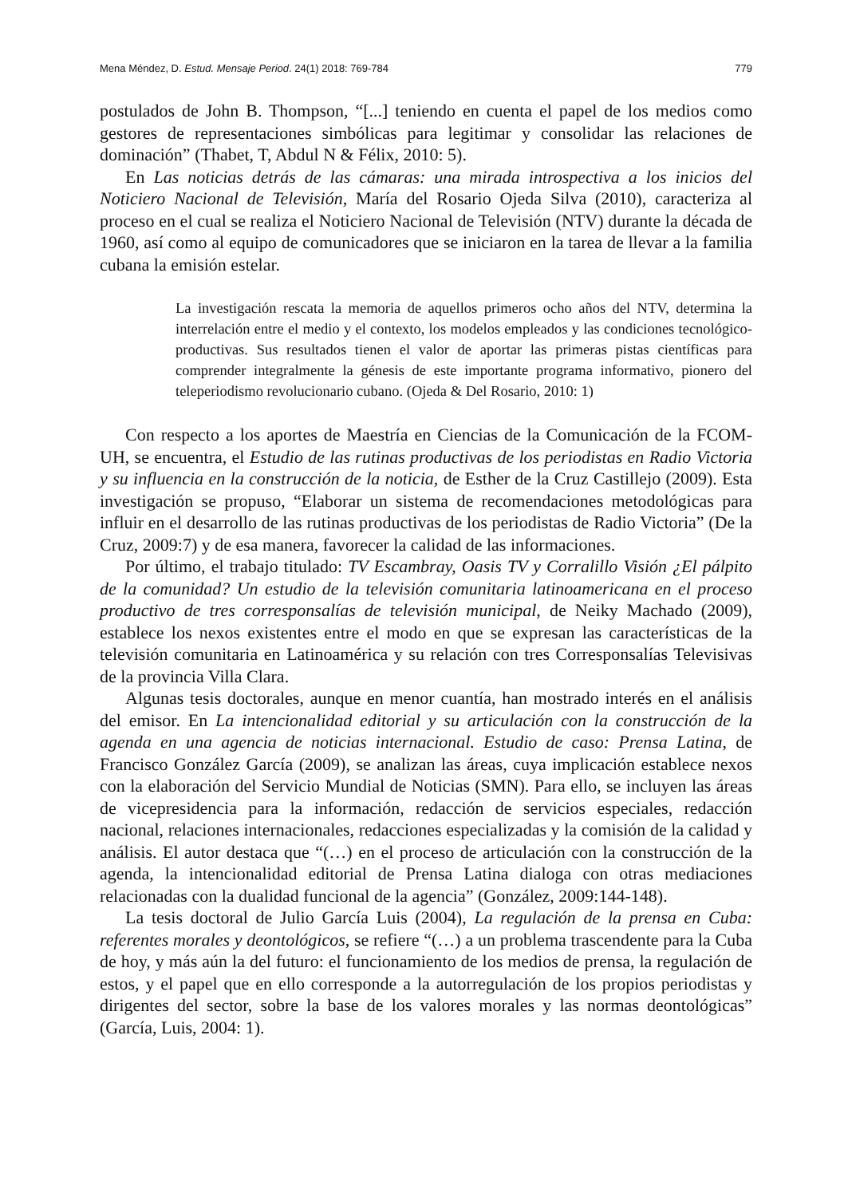Mena Méndez, D. Estud. Mensaje Period. 24(1) 2018: 769-784 779
postulados de John B. Thompson, “[...] teniendo en cuenta el papel de los medios como gestores de representaciones simbólicas para legitimar y consolidar las relaciones de dominación” (Thabet, T, Abdul N & Félix, 2010: 5).
En Las noticias detrás de las cámaras: una mirada introspectiva a los inicios del Noticiero Nacional de Televisión, María del Rosario Ojeda Silva (2010), caracteriza al proceso en el cual se realiza el Noticiero Nacional de Televisión (NTV) durante la década de 1960, así como al equipo de comunicadores que se iniciaron en la tarea de llevar a la familia cubana la emisión estelar.
La investigación rescata la memoria de aquellos primeros ocho años del NTV, determina la interrelación entre el medio y el contexto, los modelos empleados y las condiciones tecnológico-productivas. Sus resultados tienen el valor de aportar las primeras pistas científicas para comprender integralmente la génesis de este importante programa informativo, pionero del teleperiodismo revolucionario cubano. (Ojeda & Del Rosario, 2010: 1)
Con respecto a los aportes de Maestría en Ciencias de la Comunicación de la FCOM-UH, se encuentra, el Estudio de las rutinas productivas de los periodistas en Radio Victoria y su influencia en la construcción de la noticia, de Esther de la Cruz Castillejo (2009). Esta investigación se propuso, “Elaborar un sistema de recomendaciones metodológicas para influir en el desarrollo de las rutinas productivas de los periodistas de Radio Victoria” (De la Cruz, 2009:7) y de esa manera, favorecer la calidad de las informaciones.
Por último, el trabajo titulado: TV Escambray, Oasis TV y Corralillo Visión ¿El pálpito de la comunidad? Un estudio de la televisión comunitaria latinoamericana en el proceso productivo de tres corresponsalías de televisión municipal, de Neiky Machado (2009), establece los nexos existentes entre el modo en que se expresan las características de la televisión comunitaria en Latinoamérica y su relación con tres Corresponsalías Televisivas de la provincia Villa Clara.
Algunas tesis doctorales, aunque en menor cuantía, han mostrado interés en el análisis del emisor. En La intencionalidad editorial y su articulación con la construcción de la agenda en una agencia de noticias internacional. Estudio de caso: Prensa Latina, de Francisco González García (2009), se analizan las áreas, cuya implicación establece nexos con la elaboración del Servicio Mundial de Noticias (SMN). Para ello, se incluyen las áreas de vicepresidencia para la información, redacción de servicios especiales, redacción nacional, relaciones internacionales, redacciones especializadas y la comisión de la calidad y análisis. El autor destaca que “(…) en el proceso de articulación con la construcción de la agenda, la intencionalidad editorial de Prensa Latina dialoga con otras mediaciones relacionadas con la dualidad funcional de la agencia” (González, 2009:144-148).
La tesis doctoral de Julio García Luis (2004), La regulación de la prensa en Cuba: referentes morales y deontológicos, se refiere “(…) a un problema trascendente para la Cuba de hoy, y más aún la del futuro: el funcionamiento de los medios de prensa, la regulación de estos, y el papel que en ello corresponde a la autorregulación de los propios periodistas y dirigentes del sector, sobre la base de los valores morales y las normas deontológicas” (García, Luis, 2004: 1).